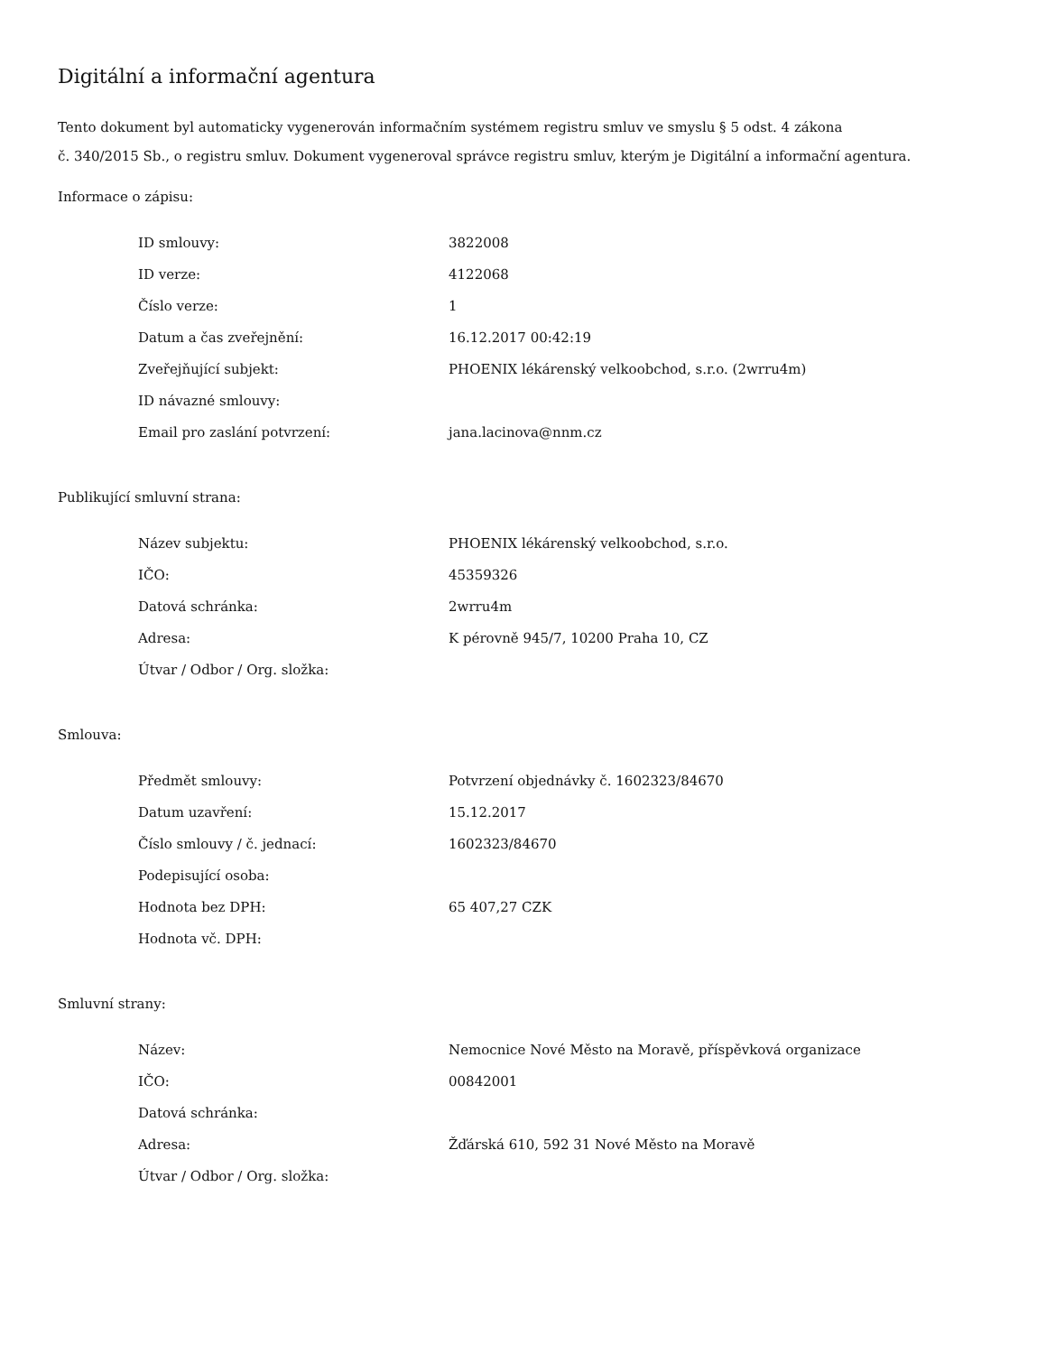Digitální a informační agentura
Tento dokument byl automaticky vygenerován informačním systémem registru smluv ve smyslu § 5 odst. 4 zákona
č. 340/2015 Sb., o registru smluv. Dokument vygeneroval správce registru smluv, kterým je Digitální a informační agentura.
Informace o zápisu:
| ID smlouvy: | 3822008 |
| ID verze: | 4122068 |
| Číslo verze: | 1 |
| Datum a čas zveřejnění: | 16.12.2017 00:42:19 |
| Zveřejňující subjekt: | PHOENIX lékárenský velkoobchod, s.r.o. (2wrru4m) |
| ID návazné smlouvy: | |
| Email pro zaslání potvrzení: | jana.lacinova@nnm.cz |
Publikující smluvní strana:
| Název subjektu: | PHOENIX lékárenský velkoobchod, s.r.o. |
| IČO: | 45359326 |
| Datová schránka: | 2wrru4m |
| Adresa: | K pérovně 945/7, 10200 Praha 10, CZ |
| Útvar / Odbor / Org. složka: | |
Smlouva:
| Předmět smlouvy: | Potvrzení objednávky č. 1602323/84670 |
| Datum uzavření: | 15.12.2017 |
| Číslo smlouvy / č. jednací: | 1602323/84670 |
| Podepisující osoba: | |
| Hodnota bez DPH: | 65 407,27 CZK |
| Hodnota vč. DPH: | |
Smluvní strany:
| Název: | Nemocnice Nové Město na Moravě, příspěvková organizace |
| IČO: | 00842001 |
| Datová schránka: | |
| Adresa: | Žďárská 610, 592 31 Nové Město na Moravě |
| Útvar / Odbor / Org. složka: | |